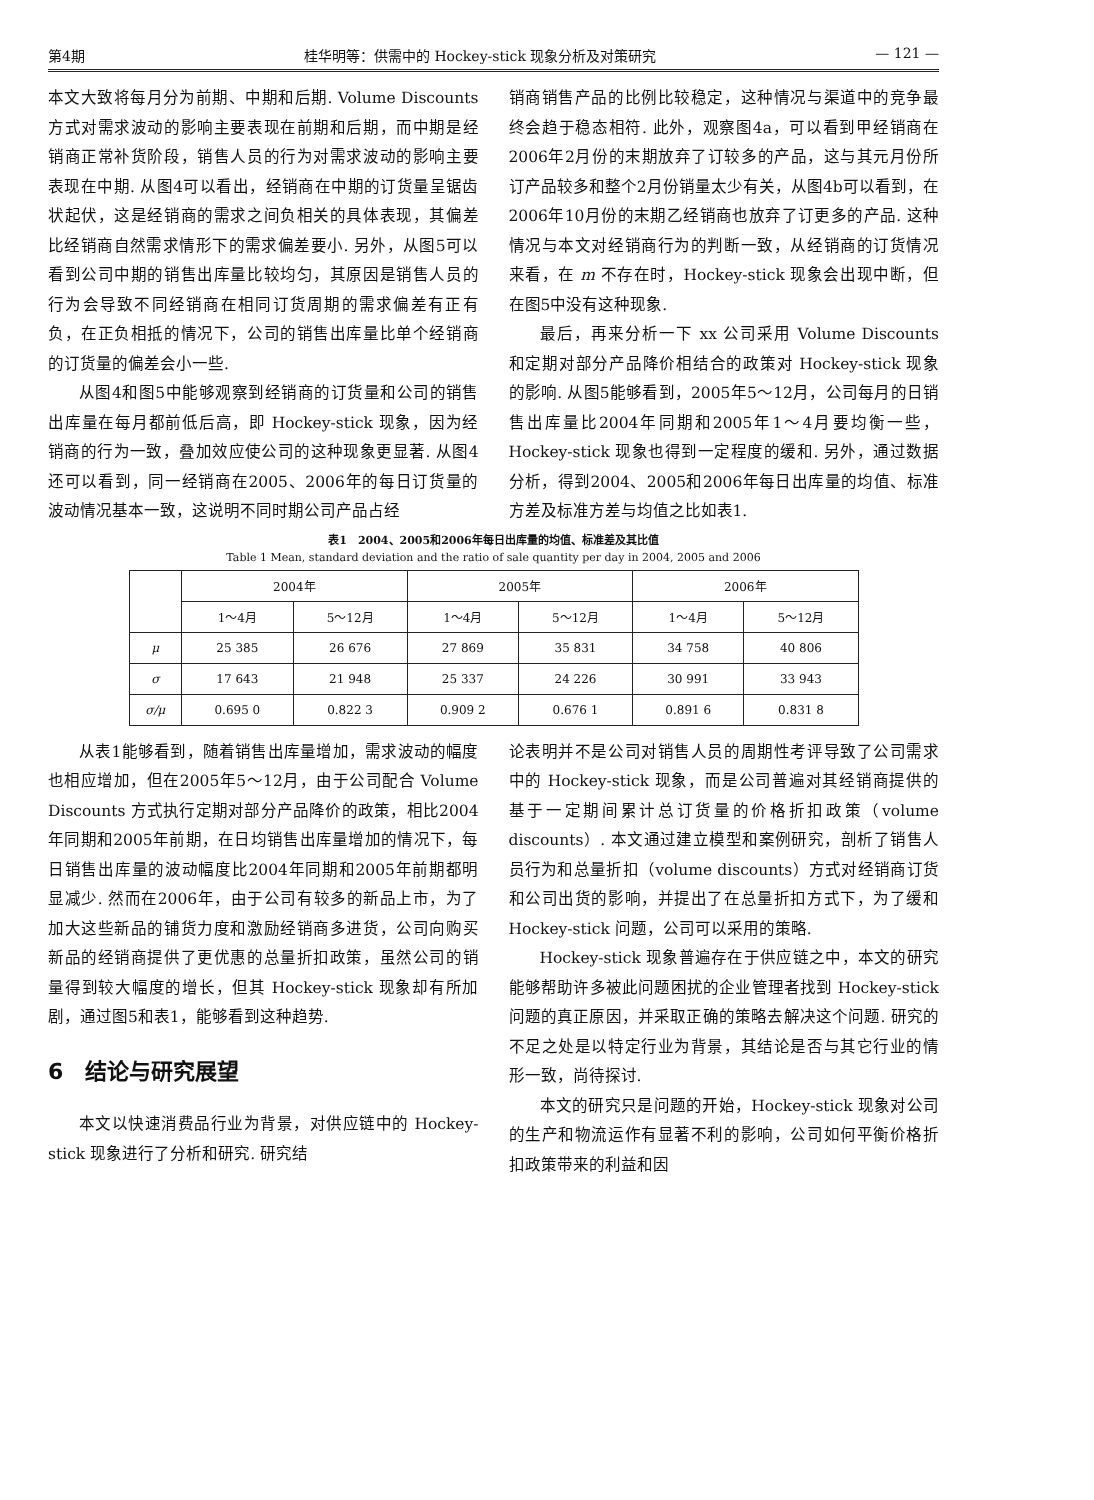第4期 桂华明等：供需中的 Hockey-stick 现象分析及对策研究 — 121 —
本文大致将每月分为前期、中期和后期. Volume Discounts 方式对需求波动的影响主要表现在前期和后期，而中期是经销商正常补货阶段，销售人员的行为对需求波动的影响主要表现在中期. 从图4可以看出，经销商在中期的订货量呈锯齿状起伏，这是经销商的需求之间负相关的具体表现，其偏差比经销商自然需求情形下的需求偏差要小. 另外，从图5可以看到公司中期的销售出库量比较均匀，其原因是销售人员的行为会导致不同经销商在相同订货周期的需求偏差有正有负，在正负相抵的情况下，公司的销售出库量比单个经销商的订货量的偏差会小一些.
从图4和图5中能够观察到经销商的订货量和公司的销售出库量在每月都前低后高，即 Hockey-stick 现象，因为经销商的行为一致，叠加效应使公司的这种现象更显著. 从图4还可以看到，同一经销商在2005、2006年的每日订货量的波动情况基本一致，这说明不同时期公司产品占经
销商销售产品的比例比较稳定，这种情况与渠道中的竞争最终会趋于稳态相符. 此外，观察图4a，可以看到甲经销商在2006年2月份的末期放弃了订较多的产品，这与其元月份所订产品较多和整个2月份销量太少有关，从图4b可以看到，在2006年10月份的末期乙经销商也放弃了订更多的产品. 这种情况与本文对经销商行为的判断一致，从经销商的订货情况来看，在 m 不存在时，Hockey-stick 现象会出现中断，但在图5中没有这种现象.
最后，再来分析一下 xx 公司采用 Volume Discounts 和定期对部分产品降价相结合的政策对 Hockey-stick 现象的影响. 从图5能够看到，2005年5～12月，公司每月的日销售出库量比2004年同期和2005年1～4月要均衡一些，Hockey-stick 现象也得到一定程度的缓和. 另外，通过数据分析，得到2004、2005和2006年每日出库量的均值、标准方差及标准方差与均值之比如表1.
表1　2004、2005和2006年每日出库量的均值、标准差及其比值
Table 1 Mean, standard deviation and the ratio of sale quantity per day in 2004, 2005 and 2006
| | 2004年 | | 2005年 | | 2006年 | |
| --- | --- | --- | --- | --- | --- | --- |
| | 1～4月 | 5～12月 | 1～4月 | 5～12月 | 1～4月 | 5～12月 |
| μ | 25 385 | 26 676 | 27 869 | 35 831 | 34 758 | 40 806 |
| σ | 17 643 | 21 948 | 25 337 | 24 226 | 30 991 | 33 943 |
| σ/μ | 0.695 0 | 0.822 3 | 0.909 2 | 0.676 1 | 0.891 6 | 0.831 8 |
从表1能够看到，随着销售出库量增加，需求波动的幅度也相应增加，但在2005年5～12月，由于公司配合 Volume Discounts 方式执行定期对部分产品降价的政策，相比2004年同期和2005年前期，在日均销售出库量增加的情况下，每日销售出库量的波动幅度比2004年同期和2005年前期都明显减少. 然而在2006年，由于公司有较多的新品上市，为了加大这些新品的铺货力度和激励经销商多进货，公司向购买新品的经销商提供了更优惠的总量折扣政策，虽然公司的销量得到较大幅度的增长，但其 Hockey-stick 现象却有所加剧，通过图5和表1，能够看到这种趋势.
6　结论与研究展望
本文以快速消费品行业为背景，对供应链中的 Hockey-stick 现象进行了分析和研究. 研究结
论表明并不是公司对销售人员的周期性考评导致了公司需求中的 Hockey-stick 现象，而是公司普遍对其经销商提供的基于一定期间累计总订货量的价格折扣政策（volume discounts）. 本文通过建立模型和案例研究，剖析了销售人员行为和总量折扣（volume discounts）方式对经销商订货和公司出货的影响，并提出了在总量折扣方式下，为了缓和 Hockey-stick 问题，公司可以采用的策略.
Hockey-stick 现象普遍存在于供应链之中，本文的研究能够帮助许多被此问题困扰的企业管理者找到 Hockey-stick 问题的真正原因，并采取正确的策略去解决这个问题. 研究的不足之处是以特定行业为背景，其结论是否与其它行业的情形一致，尚待探讨.
本文的研究只是问题的开始，Hockey-stick 现象对公司的生产和物流运作有显著不利的影响，公司如何平衡价格折扣政策带来的利益和因